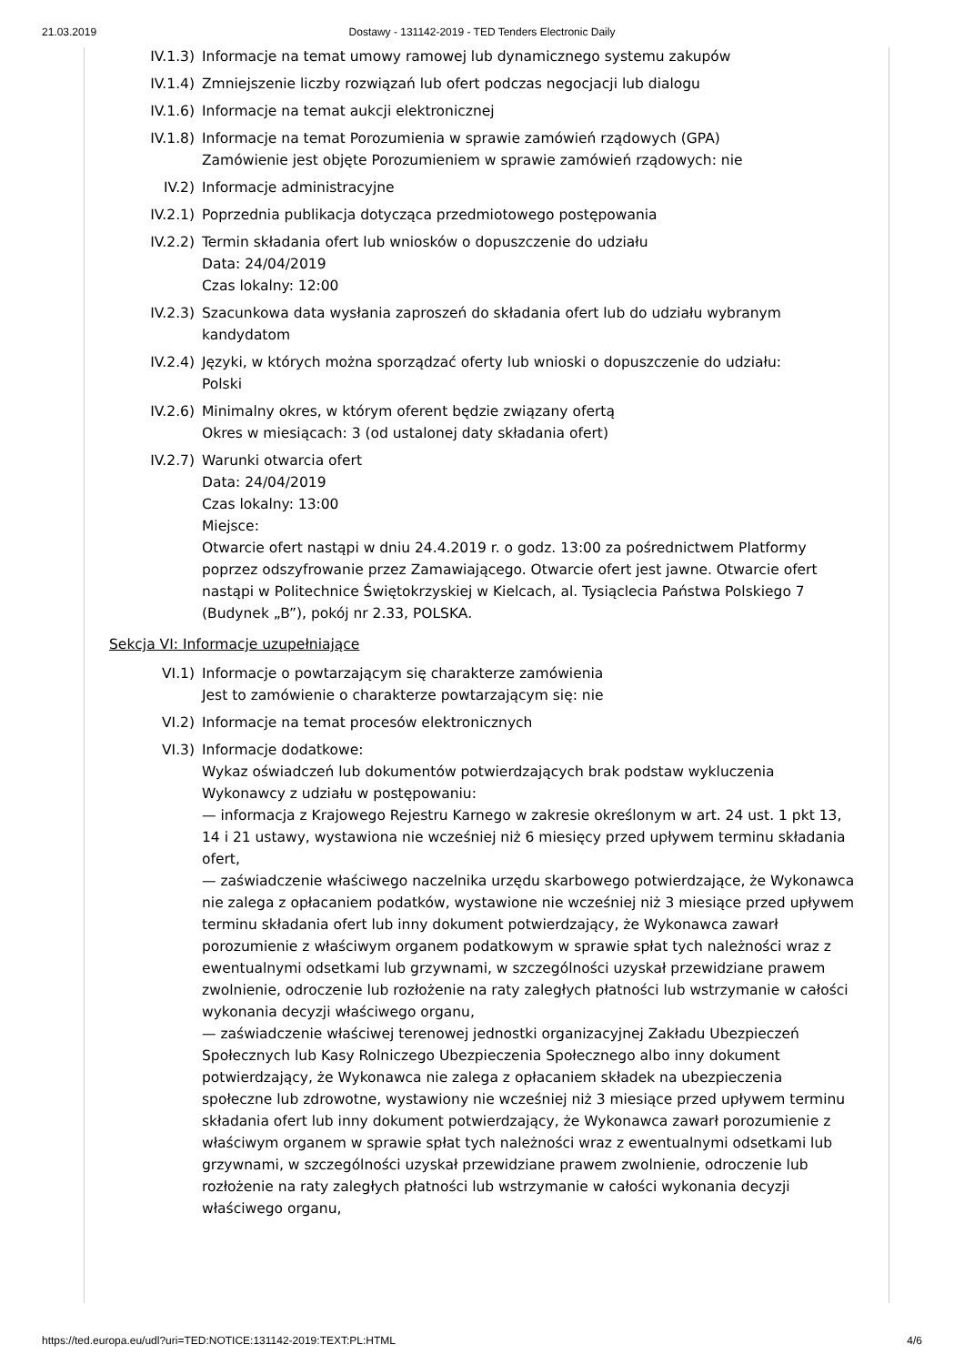21.03.2019 Dostawy - 131142-2019 - TED Tenders Electronic Daily
IV.1.3) Informacje na temat umowy ramowej lub dynamicznego systemu zakupów
IV.1.4) Zmniejszenie liczby rozwiązań lub ofert podczas negocjacji lub dialogu
IV.1.6) Informacje na temat aukcji elektronicznej
IV.1.8) Informacje na temat Porozumienia w sprawie zamówień rządowych (GPA)
Zamówienie jest objęte Porozumieniem w sprawie zamówień rządowych: nie
IV.2) Informacje administracyjne
IV.2.1) Poprzednia publikacja dotycząca przedmiotowego postępowania
IV.2.2) Termin składania ofert lub wniosków o dopuszczenie do udziału
Data: 24/04/2019
Czas lokalny: 12:00
IV.2.3) Szacunkowa data wysłania zaproszeń do składania ofert lub do udziału wybranym kandydatom
IV.2.4) Języki, w których można sporządzać oferty lub wnioski o dopuszczenie do udziału:
Polski
IV.2.6) Minimalny okres, w którym oferent będzie związany ofertą
Okres w miesiącach: 3 (od ustalonej daty składania ofert)
IV.2.7) Warunki otwarcia ofert
Data: 24/04/2019
Czas lokalny: 13:00
Miejsce:
Otwarcie ofert nastąpi w dniu 24.4.2019 r. o godz. 13:00 za pośrednictwem Platformy poprzez odszyfrowanie przez Zamawiającego. Otwarcie ofert jest jawne. Otwarcie ofert nastąpi w Politechnice Świętokrzyskiej w Kielcach, al. Tysiąclecia Państwa Polskiego 7 (Budynek „B”), pokój nr 2.33, POLSKA.
Sekcja VI: Informacje uzupełniające
VI.1) Informacje o powtarzającym się charakterze zamówienia
Jest to zamówienie o charakterze powtarzającym się: nie
VI.2) Informacje na temat procesów elektronicznych
VI.3) Informacje dodatkowe:
Wykaz oświadczeń lub dokumentów potwierdzających brak podstaw wykluczenia Wykonawcy z udziału w postępowaniu:
— informacja z Krajowego Rejestru Karnego w zakresie określonym w art. 24 ust. 1 pkt 13, 14 i 21 ustawy, wystawiona nie wcześniej niż 6 miesięcy przed upływem terminu składania ofert,
— zaświadczenie właściwego naczelnika urzędu skarbowego potwierdzające, że Wykonawca nie zalega z opłacaniem podatków, wystawione nie wcześniej niż 3 miesiące przed upływem terminu składania ofert lub inny dokument potwierdzający, że Wykonawca zawarł porozumienie z właściwym organem podatkowym w sprawie spłat tych należności wraz z ewentualnymi odsetkami lub grzywnami, w szczególności uzyskał przewidziane prawem zwolnienie, odroczenie lub rozłożenie na raty zaległych płatności lub wstrzymanie w całości wykonania decyzji właściwego organu,
— zaświadczenie właściwej terenowej jednostki organizacyjnej Zakładu Ubezpieczeń Społecznych lub Kasy Rolniczego Ubezpieczenia Społecznego albo inny dokument potwierdzający, że Wykonawca nie zalega z opłacaniem składek na ubezpieczenia społeczne lub zdrowotne, wystawiony nie wcześniej niż 3 miesiące przed upływem terminu składania ofert lub inny dokument potwierdzający, że Wykonawca zawarł porozumienie z właściwym organem w sprawie spłat tych należności wraz z ewentualnymi odsetkami lub grzywnami, w szczególności uzyskał przewidziane prawem zwolnienie, odroczenie lub rozłożenie na raty zaległych płatności lub wstrzymanie w całości wykonania decyzji właściwego organu,
https://ted.europa.eu/udl?uri=TED:NOTICE:131142-2019:TEXT:PL:HTML 4/6